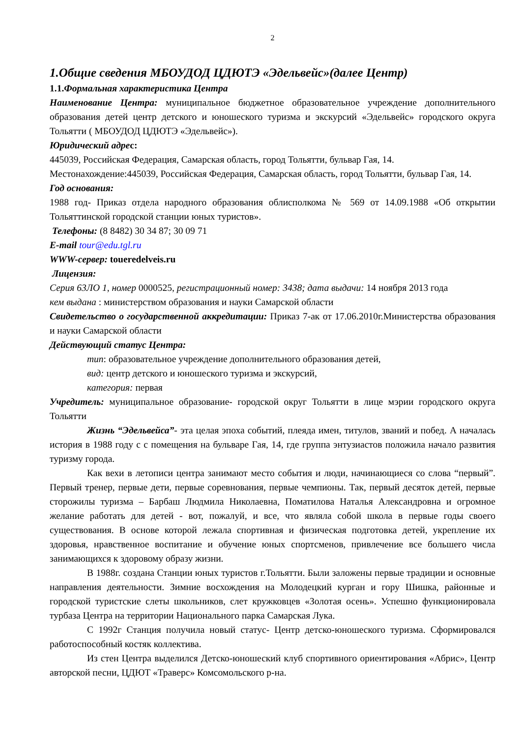2
1.Общие сведения МБОУДОД ЦДЮТЭ «Эдельвейс»(далее Центр)
1.1.Формальная характеристика Центра
Наименование Центра: муниципальное бюджетное образовательное учреждение дополнительного образования детей центр детского и юношеского туризма и экскурсий «Эдельвейс» городского округа Тольятти ( МБОУДОД ЦДЮТЭ «Эдельвейс»).
Юридический адрес:
445039, Российская Федерация, Самарская область, город Тольятти, бульвар Гая, 14.
Местонахождение:445039, Российская Федерация, Самарская область, город Тольятти, бульвар Гая, 14.
Год основания:
1988 год- Приказ отдела народного образования облисполкома № 569 от 14.09.1988 «Об открытии Тольяттинской городской станции юных туристов».
Телефоны: (8 8482) 30 34 87; 30 09 71
E-mail tour@edu.tgl.ru
WWW-сервер: toueredelveis.ru
Лицензия:
Серия 63ЛО 1, номер 0000525, регистрационный номер: 3438; дата выдачи: 14 ноября 2013 года
кем выдана : министерством образования и науки Самарской области
Свидетельство о государственной аккредитации: Приказ 7-ак от 17.06.2010г.Министерства образования и науки Самарской области
Действующий статус Центра:
тип: образовательное учреждение дополнительного образования детей,
вид: центр детского и юношеского туризма и экскурсий,
категория: первая
Учредитель: муниципальное образование- городской округ Тольятти в лице мэрии городского округа Тольятти
Жизнь “Эдельвейса”- эта целая эпоха событий, плеяда имен, титулов, званий и побед. А началась история в 1988 году с с помещения на бульваре Гая, 14, где группа энтузиастов положила начало развития туризму города.
Как вехи в летописи центра занимают место события и люди, начинающиеся со слова “первый”. Первый тренер, первые дети, первые соревнования, первые чемпионы. Так, первый десяток детей, первые сторожилы туризма – Барбаш Людмила Николаевна, Поматилова Наталья Александровна и огромное желание работать для детей - вот, пожалуй, и все, что являла собой школа в первые годы своего существования. В основе которой лежала спортивная и физическая подготовка детей, укрепление их здоровья, нравственное воспитание и обучение юных спортсменов, привлечение все большего числа занимающихся к здоровому образу жизни.
В 1988г. создана Станции юных туристов г.Тольятти. Были заложены первые традиции и основные направления деятельности. Зимние восхождения на Молодецкий курган и гору Шишка, районные и городской туристские слеты школьников, слет кружковцев «Золотая осень». Успешно функционировала турбаза Центра на территории Национального парка Самарская Лука.
С 1992г Станция получила новый статус- Центр детско-юношеского туризма. Сформировался работоспособный костяк коллектива.
Из стен Центра выделился Детско-юношеский клуб спортивного ориентирования «Абрис», Центр авторской песни, ЦДЮТ «Траверс» Комсомольского р-на.